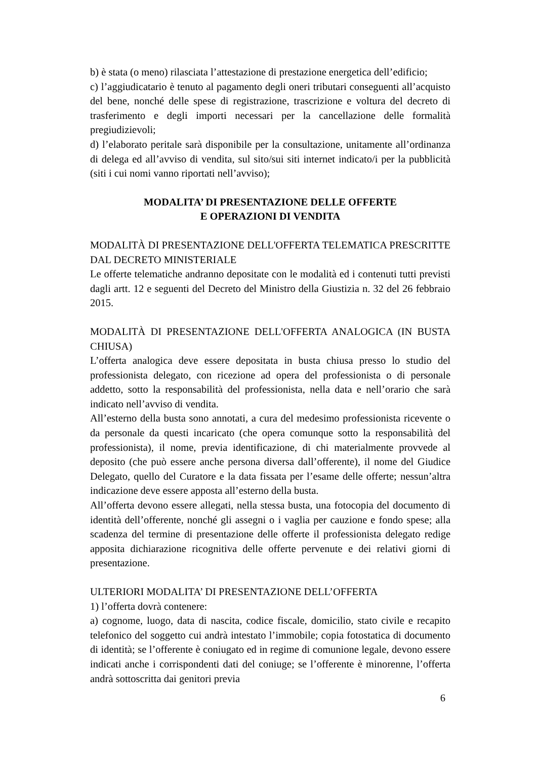b) è stata (o meno) rilasciata l’attestazione di prestazione energetica dell’edificio;
c) l’aggiudicatario è tenuto al pagamento degli oneri tributari conseguenti all’acquisto del bene, nonché delle spese di registrazione, trascrizione e voltura del decreto di trasferimento e degli importi necessari per la cancellazione delle formalità pregiudizievoli;
d) l’elaborato peritale sarà disponibile per la consultazione, unitamente all’ordinanza di delega ed all’avviso di vendita, sul sito/sui siti internet indicato/i per la pubblicità (siti i cui nomi vanno riportati nell’avviso);
MODALITA’ DI PRESENTAZIONE DELLE OFFERTE
E OPERAZIONI DI VENDITA
MODALITÀ DI PRESENTAZIONE DELL'OFFERTA TELEMATICA PRESCRITTE DAL DECRETO MINISTERIALE
Le offerte telematiche andranno depositate con le modalità ed i contenuti tutti previsti dagli artt. 12 e seguenti del Decreto del Ministro della Giustizia n. 32 del 26 febbraio 2015.
MODALITÀ DI PRESENTAZIONE DELL'OFFERTA ANALOGICA (IN BUSTA CHIUSA)
L’offerta analogica deve essere depositata in busta chiusa presso lo studio del professionista delegato, con ricezione ad opera del professionista o di personale addetto, sotto la responsabilità del professionista, nella data e nell’orario che sarà indicato nell’avviso di vendita.
All’esterno della busta sono annotati, a cura del medesimo professionista ricevente o da personale da questi incaricato (che opera comunque sotto la responsabilità del professionista), il nome, previa identificazione, di chi materialmente provvede al deposito (che può essere anche persona diversa dall’offerente), il nome del Giudice Delegato, quello del Curatore e la data fissata per l’esame delle offerte; nessun’altra indicazione deve essere apposta all’esterno della busta.
All’offerta devono essere allegati, nella stessa busta, una fotocopia del documento di identità dell’offerente, nonché gli assegni o i vaglia per cauzione e fondo spese; alla scadenza del termine di presentazione delle offerte il professionista delegato redige apposita dichiarazione ricognitiva delle offerte pervenute e dei relativi giorni di presentazione.
ULTERIORI MODALITA’ DI PRESENTAZIONE DELL’OFFERTA
1) l’offerta dovrà contenere:
a) cognome, luogo, data di nascita, codice fiscale, domicilio, stato civile e recapito telefonico del soggetto cui andrà intestato l’immobile; copia fotostatica di documento di identità; se l’offerente è coniugato ed in regime di comunione legale, devono essere indicati anche i corrispondenti dati del coniuge; se l’offerente è minorenne, l’offerta andrà sottoscritta dai genitori previa
6